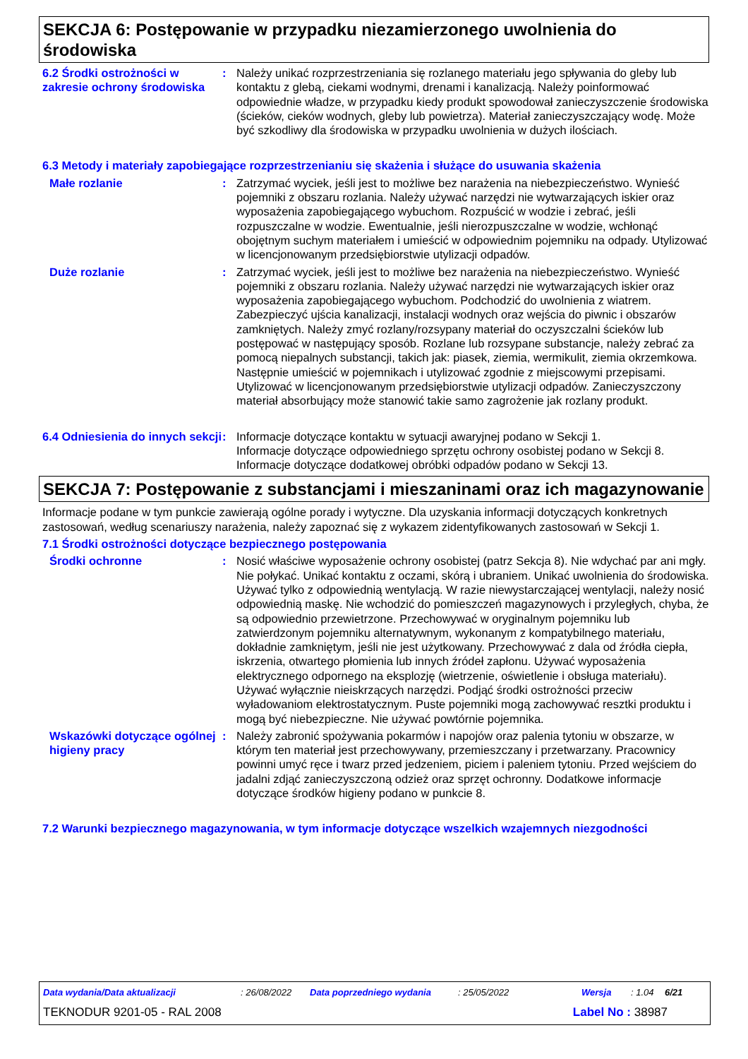SEKCJA 6: Postępowanie w przypadku niezamierzonego uwolnienia do środowiska
6.2 Środki ostrożności w zakresie ochrony środowiska
: Należy unikać rozprzestrzeniania się rozlanego materiału jego spływania do gleby lub kontaktu z glebą, ciekami wodnymi, drenami i kanalizacją. Należy poinformować odpowiednie władze, w przypadku kiedy produkt spowodował zanieczyszczenie środowiska (ścieków, cieków wodnych, gleby lub powietrza). Materiał zanieczyszczający wodę. Może być szkodliwy dla środowiska w przypadku uwolnienia w dużych ilościach.
6.3 Metody i materiały zapobiegające rozprzestrzenianiu się skażenia i służące do usuwania skażenia
Małe rozlanie : Zatrzymać wyciek, jeśli jest to możliwe bez narażenia na niebezpieczeństwo. Wynieść pojemniki z obszaru rozlania. Należy używać narzędzi nie wytwarzających iskier oraz wyposażenia zapobiegającego wybuchom. Rozpuścić w wodzie i zebrać, jeśli rozpuszczalne w wodzie. Ewentualnie, jeśli nierozpuszczalne w wodzie, wchłonąć obojętnym suchym materiałem i umieścić w odpowiednim pojemniku na odpady. Utylizować w licencjonowanym przedsiębiorstwie utylizacji odpadów.
Duże rozlanie : Zatrzymać wyciek, jeśli jest to możliwe bez narażenia na niebezpieczeństwo. Wynieść pojemniki z obszaru rozlania. Należy używać narzędzi nie wytwarzających iskier oraz wyposażenia zapobiegającego wybuchom. Podchodzić do uwolnienia z wiatrem. Zabezpieczyć ujścia kanalizacji, instalacji wodnych oraz wejścia do piwnic i obszarów zamkniętych. Należy zmyć rozlany/rozsypany materiał do oczyszczalni ścieków lub postępować w następujący sposób. Rozlane lub rozsypane substancje, należy zebrać za pomocą niepalnych substancji, takich jak: piasek, ziemia, wermikulit, ziemia okrzemkowa. Następnie umieścić w pojemnikach i utylizować zgodnie z miejscowymi przepisami. Utylizować w licencjonowanym przedsiębiorstwie utylizacji odpadów. Zanieczyszczony materiał absorbujący może stanowić takie samo zagrożenie jak rozlany produkt.
6.4 Odniesienia do innych sekcji
: Informacje dotyczące kontaktu w sytuacji awaryjnej podano w Sekcji 1.
Informacje dotyczące odpowiedniego sprzętu ochrony osobistej podano w Sekcji 8.
Informacje dotyczące dodatkowej obróbki odpadów podano w Sekcji 13.
SEKCJA 7: Postępowanie z substancjami i mieszaninami oraz ich magazynowanie
Informacje podane w tym punkcie zawierają ogólne porady i wytyczne. Dla uzyskania informacji dotyczących konkretnych zastosowań, według scenariuszy narażenia, należy zapoznać się z wykazem zidentyfikowanych zastosowań w Sekcji 1.
7.1 Środki ostrożności dotyczące bezpiecznego postępowania
Środki ochronne : Nosić właściwe wyposażenie ochrony osobistej (patrz Sekcja 8). Nie wdychać par ani mgły. Nie połykać. Unikać kontaktu z oczami, skórą i ubraniem. Unikać uwolnienia do środowiska. Używać tylko z odpowiednią wentylacją. W razie niewystarczającej wentylacji, należy nosić odpowiednią maskę. Nie wchodzić do pomieszczeń magazynowych i przyległych, chyba, że są odpowiednio przewietrzone. Przechowywać w oryginalnym pojemniku lub zatwierdzonym pojemniku alternatywnym, wykonanym z kompatybilnego materiału, dokładnie zamkniętym, jeśli nie jest użytkowany. Przechowywać z dala od źródła ciepła, iskrzenia, otwartego płomienia lub innych źródeł zapłonu. Używać wyposażenia elektrycznego odpornego na eksplozję (wietrzenie, oświetlenie i obsługa materiału). Używać wyłącznie nieiskrzących narzędzi. Podjąć środki ostrożności przeciw wyładowaniom elektrostatycznym. Puste pojemniki mogą zachowywać resztki produktu i mogą być niebezpieczne. Nie używać powtórnie pojemnika.
Wskazówki dotyczące ogólnej higieny pracy
: Należy zabronić spożywania pokarmów i napojów oraz palenia tytoniu w obszarze, w którym ten materiał jest przechowywany, przemieszczany i przetwarzany. Pracownicy powinni umyć ręce i twarz przed jedzeniem, piciem i paleniem tytoniu. Przed wejściem do jadalni zdjąć zanieczyszczoną odzież oraz sprzęt ochronny. Dodatkowe informacje dotyczące środków higieny podano w punkcie 8.
7.2 Warunki bezpiecznego magazynowania, w tym informacje dotyczące wszelkich wzajemnych niezgodności
Data wydania/Data aktualizacji: 26/08/2022 Data poprzedniego wydania: 25/05/2022 Wersja: 1.04 6/21
TEKNODUR 9201-05 - RAL 2008 Label No : 38987